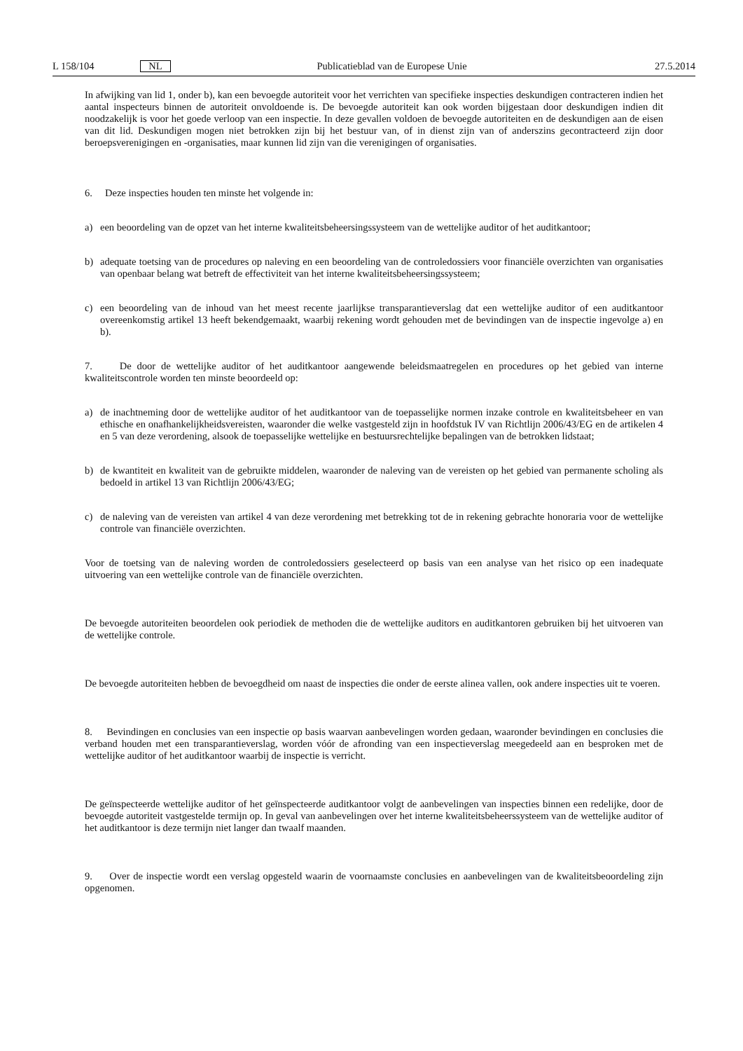L 158/104 NL Publicatieblad van de Europese Unie 27.5.2014
In afwijking van lid 1, onder b), kan een bevoegde autoriteit voor het verrichten van specifieke inspecties deskundigen contracteren indien het aantal inspecteurs binnen de autoriteit onvoldoende is. De bevoegde autoriteit kan ook worden bijgestaan door deskundigen indien dit noodzakelijk is voor het goede verloop van een inspectie. In deze gevallen voldoen de bevoegde autoriteiten en de deskundigen aan de eisen van dit lid. Deskundigen mogen niet betrokken zijn bij het bestuur van, of in dienst zijn van of anderszins gecontracteerd zijn door beroepsverenigingen en -organisaties, maar kunnen lid zijn van die verenigingen of organisaties.
6. Deze inspecties houden ten minste het volgende in:
a)
een beoordeling van de opzet van het interne kwaliteitsbeheersingssysteem van de wettelijke auditor of het auditkantoor;
b)
adequate toetsing van de procedures op naleving en een beoordeling van de controledossiers voor financiële overzichten van organisaties van openbaar belang wat betreft de effectiviteit van het interne kwaliteitsbeheersingssysteem;
c)
een beoordeling van de inhoud van het meest recente jaarlijkse transparantieverslag dat een wettelijke auditor of een auditkantoor overeenkomstig artikel 13 heeft bekendgemaakt, waarbij rekening wordt gehouden met de bevindingen van de inspectie ingevolge a) en b).
7. De door de wettelijke auditor of het auditkantoor aangewende beleidsmaatregelen en procedures op het gebied van interne kwaliteitscontrole worden ten minste beoordeeld op:
a)
de inachtneming door de wettelijke auditor of het auditkantoor van de toepasselijke normen inzake controle en kwaliteitsbeheer en van ethische en onafhankelijkheidsvereisten, waaronder die welke vastgesteld zijn in hoofdstuk IV van Richtlijn 2006/43/EG en de artikelen 4 en 5 van deze verordening, alsook de toepasselijke wettelijke en bestuursrechtelijke bepalingen van de betrokken lidstaat;
b)
de kwantiteit en kwaliteit van de gebruikte middelen, waaronder de naleving van de vereisten op het gebied van permanente scholing als bedoeld in artikel 13 van Richtlijn 2006/43/EG;
c)
de naleving van de vereisten van artikel 4 van deze verordening met betrekking tot de in rekening gebrachte honoraria voor de wettelijke controle van financiële overzichten.
Voor de toetsing van de naleving worden de controledossiers geselecteerd op basis van een analyse van het risico op een inadequate uitvoering van een wettelijke controle van de financiële overzichten.
De bevoegde autoriteiten beoordelen ook periodiek de methoden die de wettelijke auditors en auditkantoren gebruiken bij het uitvoeren van de wettelijke controle.
De bevoegde autoriteiten hebben de bevoegdheid om naast de inspecties die onder de eerste alinea vallen, ook andere inspecties uit te voeren.
8. Bevindingen en conclusies van een inspectie op basis waarvan aanbevelingen worden gedaan, waaronder bevindingen en conclusies die verband houden met een transparantieverslag, worden vóór de afronding van een inspectieverslag meegedeeld aan en besproken met de wettelijke auditor of het auditkantoor waarbij de inspectie is verricht.
De geïnspecteerde wettelijke auditor of het geïnspecteerde auditkantoor volgt de aanbevelingen van inspecties binnen een redelijke, door de bevoegde autoriteit vastgestelde termijn op. In geval van aanbevelingen over het interne kwaliteitsbeheerssysteem van de wettelijke auditor of het auditkantoor is deze termijn niet langer dan twaalf maanden.
9. Over de inspectie wordt een verslag opgesteld waarin de voornaamste conclusies en aanbevelingen van de kwaliteitsbeoordeling zijn opgenomen.